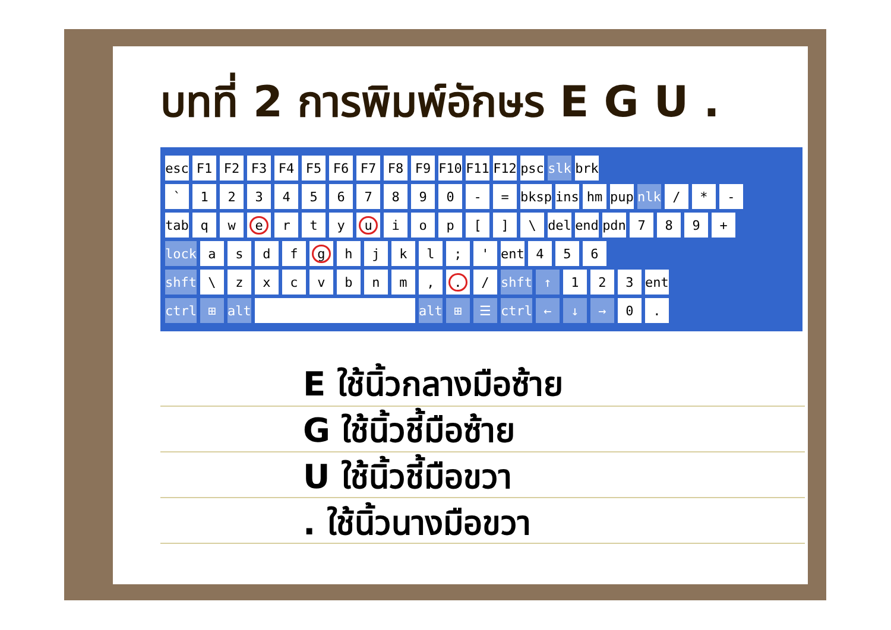บทที่ 2 การพิมพ์อักษร E G U .
esc F1 F2 F3 F4 F5 F6 F7 F8 F9 F10 F11 F12 psc slk brk
` 1234567890 - = bksp ins hm pup nlk / * -
tab qwertyuiop [] \ del end pdn 789 +
lock asdfghjkl; ' ent 456
shft \ zxcvbnm,. / shft ↑ 123 ent
ctrl ⊞ alt alt ⊞ ☰ ctrl ← ↓ → 0.
E ใช้นิ้วกลางมือซ้าย
G ใช้นิ้วชี้มือซ้าย
U ใช้นิ้วชี้มือขวา
. ใช้นิ้วนางมือขวา